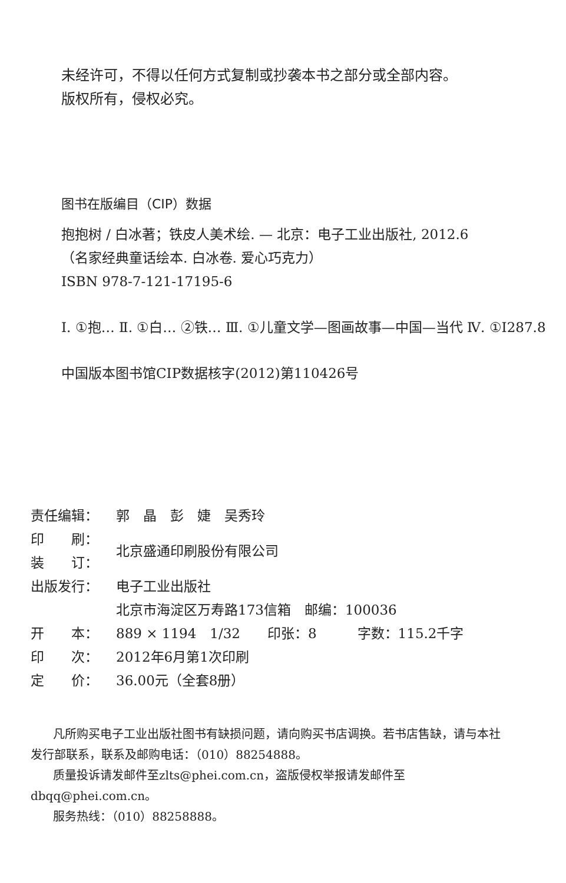未经许可，不得以任何方式复制或抄袭本书之部分或全部内容。
版权所有，侵权必究。
图书在版编目（CIP）数据
抱抱树 / 白冰著；铁皮人美术绘. — 北京：电子工业出版社, 2012.6
（名家经典童话绘本. 白冰卷. 爱心巧克力）
ISBN 978-7-121-17195-6
Ⅰ. ①抱… Ⅱ. ①白… ②铁… Ⅲ. ①儿童文学—图画故事—中国—当代 Ⅳ. ①I287.8
中国版本图书馆CIP数据核字(2012)第110426号
| 责任编辑： | 郭 晶 彭 婕 吴秀玲 |
| 印 刷： | 北京盛通印刷股份有限公司 |
| 装 订： | |
| 出版发行： | 电子工业出版社 |
| | 北京市海淀区万寿路173信箱 邮编：100036 |
| 开 本： | 889 × 1194 1/32 印张：8 字数：115.2千字 |
| 印 次： | 2012年6月第1次印刷 |
| 定 价： | 36.00元（全套8册） |
凡所购买电子工业出版社图书有缺损问题，请向购买书店调换。若书店售缺，请与本社发行部联系，联系及邮购电话：（010）88254888。
质量投诉请发邮件至zlts@phei.com.cn，盗版侵权举报请发邮件至dbqq@phei.com.cn。
服务热线：（010）88258888。